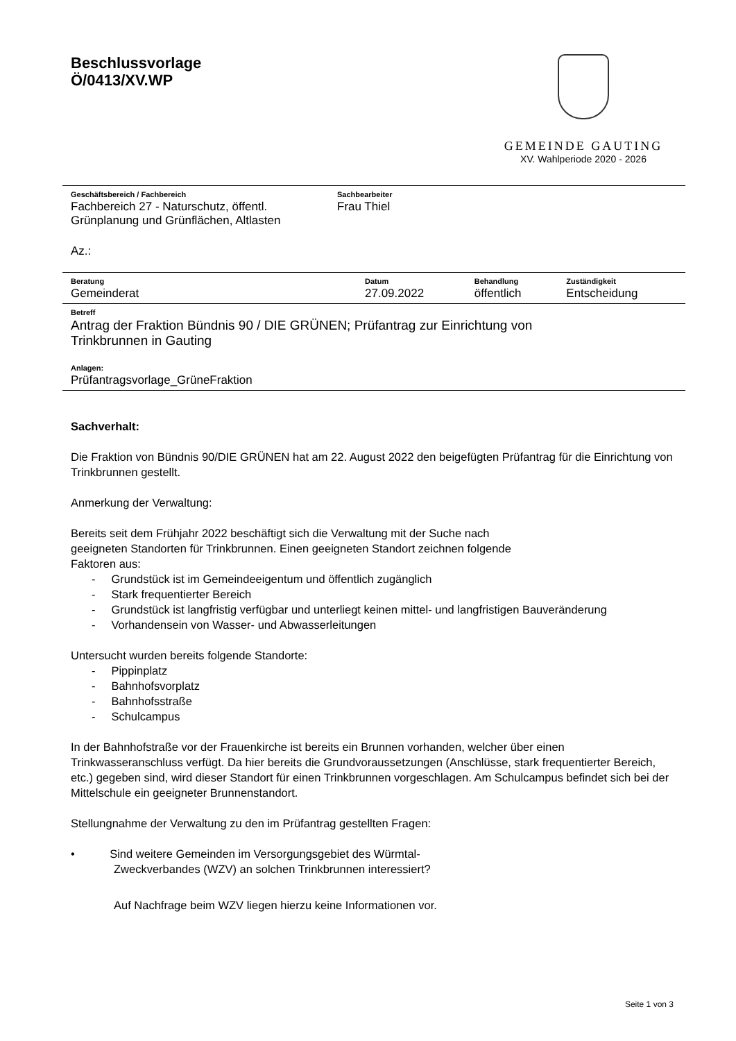Beschlussvorlage
Ö/0413/XV.WP
GEMEINDE GAUTING
XV. Wahlperiode 2020 - 2026
| Geschäftsbereich / Fachbereich | Sachbearbeiter |
| --- | --- |
| Fachbereich 27 - Naturschutz, öffentl. Grünplanung und Grünflächen, Altlasten | Frau Thiel |
| Az.: | |
| Beratung | Datum | Behandlung | Zuständigkeit |
| --- | --- | --- | --- |
| Gemeinderat | 27.09.2022 | öffentlich | Entscheidung |
| Betreff |
| --- |
| Antrag der Fraktion Bündnis 90 / DIE GRÜNEN; Prüfantrag zur Einrichtung von Trinkbrunnen in Gauting |
| Anlagen: |
| Prüfantragsvorlage_GrüneFraktion |
Sachverhalt:
Die Fraktion von Bündnis 90/DIE GRÜNEN hat am 22. August 2022 den beigefügten Prüfantrag für die Einrichtung von Trinkbrunnen gestellt.
Anmerkung der Verwaltung:
Bereits seit dem Frühjahr 2022 beschäftigt sich die Verwaltung mit der Suche nach
geeigneten Standorten für Trinkbrunnen. Einen geeigneten Standort zeichnen folgende
Faktoren aus:
- Grundstück ist im Gemeindeeigentum und öffentlich zugänglich
- Stark frequentierter Bereich
- Grundstück ist langfristig verfügbar und unterliegt keinen mittel- und langfristigen Bauveränderung
- Vorhandensein von Wasser- und Abwasserleitungen
Untersucht wurden bereits folgende Standorte:
- Pippinplatz
- Bahnhofsvorplatz
- Bahnhofsstraße
- Schulcampus
In der Bahnhofstraße vor der Frauenkirche ist bereits ein Brunnen vorhanden, welcher über einen Trinkwasseranschluss verfügt. Da hier bereits die Grundvoraussetzungen (Anschlüsse, stark frequentierter Bereich, etc.) gegeben sind, wird dieser Standort für einen Trinkbrunnen vorgeschlagen. Am Schulcampus befindet sich bei der Mittelschule ein geeigneter Brunnenstandort.
Stellungnahme der Verwaltung zu den im Prüfantrag gestellten Fragen:
• Sind weitere Gemeinden im Versorgungsgebiet des Würmtal-
Zweckverbandes (WZV) an solchen Trinkbrunnen interessiert?
Auf Nachfrage beim WZV liegen hierzu keine Informationen vor.
Seite 1 von 3